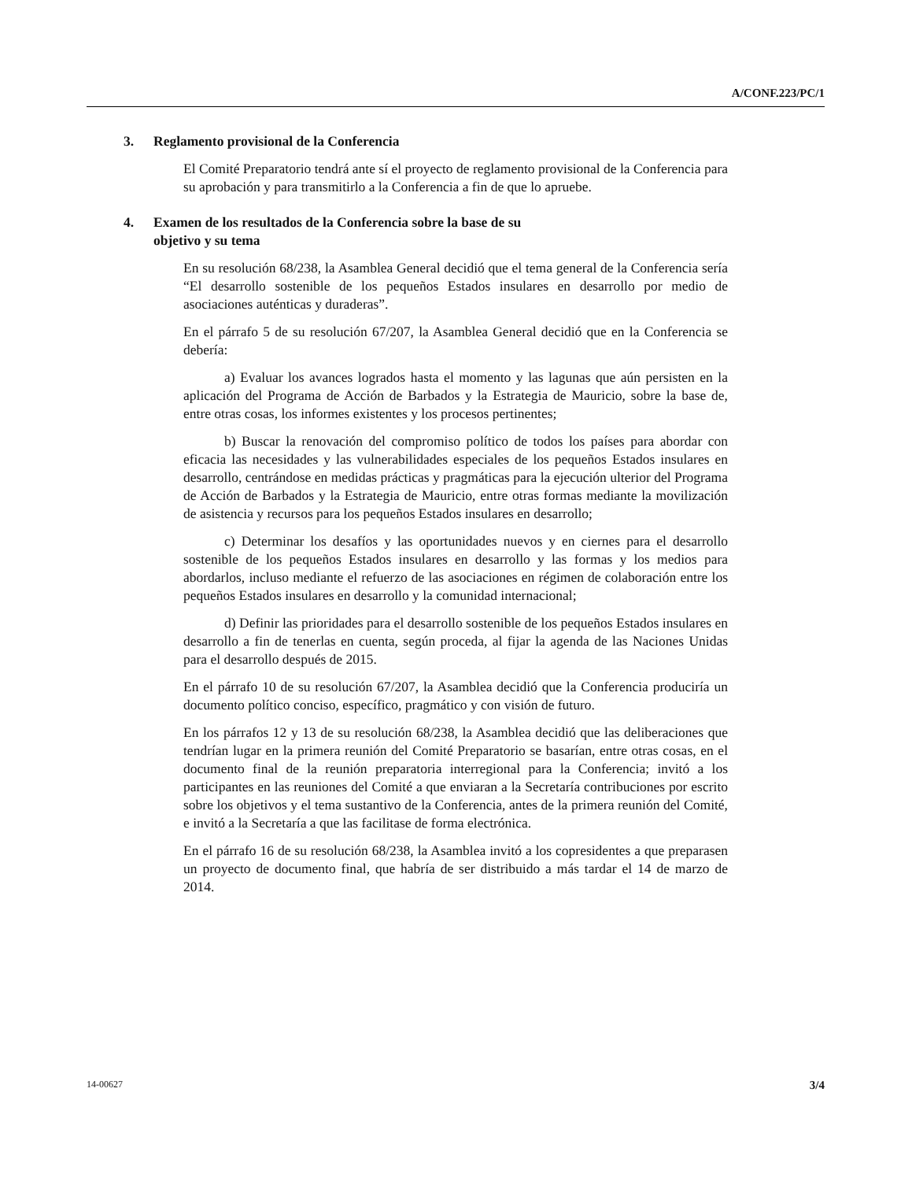A/CONF.223/PC/1
3. Reglamento provisional de la Conferencia
El Comité Preparatorio tendrá ante sí el proyecto de reglamento provisional de la Conferencia para su aprobación y para transmitirlo a la Conferencia a fin de que lo apruebe.
4. Examen de los resultados de la Conferencia sobre la base de su
objetivo y su tema
En su resolución 68/238, la Asamblea General decidió que el tema general de la Conferencia sería “El desarrollo sostenible de los pequeños Estados insulares en desarrollo por medio de asociaciones auténticas y duraderas”.
En el párrafo 5 de su resolución 67/207, la Asamblea General decidió que en la Conferencia se debería:
a) Evaluar los avances logrados hasta el momento y las lagunas que aún persisten en la aplicación del Programa de Acción de Barbados y la Estrategia de Mauricio, sobre la base de, entre otras cosas, los informes existentes y los procesos pertinentes;
b) Buscar la renovación del compromiso político de todos los países para abordar con eficacia las necesidades y las vulnerabilidades especiales de los pequeños Estados insulares en desarrollo, centrándose en medidas prácticas y pragmáticas para la ejecución ulterior del Programa de Acción de Barbados y la Estrategia de Mauricio, entre otras formas mediante la movilización de asistencia y recursos para los pequeños Estados insulares en desarrollo;
c) Determinar los desafíos y las oportunidades nuevos y en ciernes para el desarrollo sostenible de los pequeños Estados insulares en desarrollo y las formas y los medios para abordarlos, incluso mediante el refuerzo de las asociaciones en régimen de colaboración entre los pequeños Estados insulares en desarrollo y la comunidad internacional;
d) Definir las prioridades para el desarrollo sostenible de los pequeños Estados insulares en desarrollo a fin de tenerlas en cuenta, según proceda, al fijar la agenda de las Naciones Unidas para el desarrollo después de 2015.
En el párrafo 10 de su resolución 67/207, la Asamblea decidió que la Conferencia produciría un documento político conciso, específico, pragmático y con visión de futuro.
En los párrafos 12 y 13 de su resolución 68/238, la Asamblea decidió que las deliberaciones que tendrían lugar en la primera reunión del Comité Preparatorio se basarían, entre otras cosas, en el documento final de la reunión preparatoria interregional para la Conferencia; invitó a los participantes en las reuniones del Comité a que enviaran a la Secretaría contribuciones por escrito sobre los objetivos y el tema sustantivo de la Conferencia, antes de la primera reunión del Comité, e invitó a la Secretaría a que las facilitase de forma electrónica.
En el párrafo 16 de su resolución 68/238, la Asamblea invitó a los copresidentes a que preparasen un proyecto de documento final, que habría de ser distribuido a más tardar el 14 de marzo de 2014.
14-00627 3/4